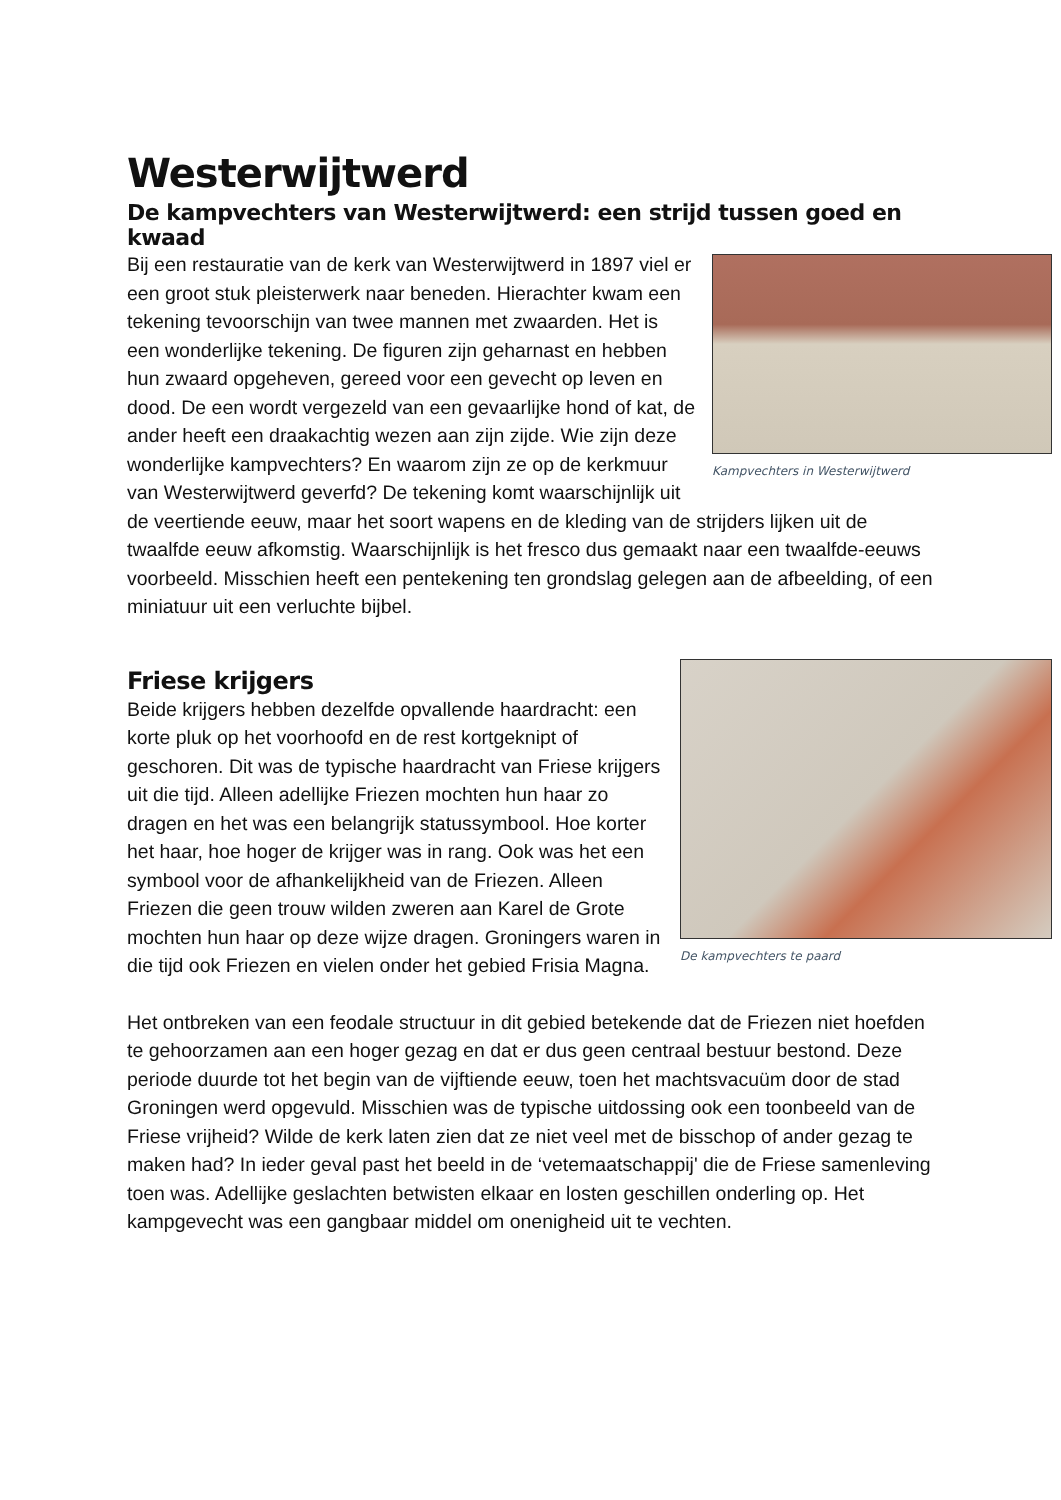Westerwijtwerd
De kampvechters van Westerwijtwerd: een strijd tussen goed en kwaad
Kampvechters in Westerwijtwerd
Bij een restauratie van de kerk van Westerwijtwerd in 1897 viel er een groot stuk pleisterwerk naar beneden. Hierachter kwam een tekening tevoorschijn van twee mannen met zwaarden. Het is een wonderlijke tekening. De figuren zijn geharnast en hebben hun zwaard opgeheven, gereed voor een gevecht op leven en dood. De een wordt vergezeld van een gevaarlijke hond of kat, de ander heeft een draakachtig wezen aan zijn zijde. Wie zijn deze wonderlijke kampvechters? En waarom zijn ze op de kerkmuur van Westerwijtwerd geverfd? De tekening komt waarschijnlijk uit de veertiende eeuw, maar het soort wapens en de kleding van de strijders lijken uit de twaalfde eeuw afkomstig. Waarschijnlijk is het fresco dus gemaakt naar een twaalfde-eeuws voorbeeld. Misschien heeft een pentekening ten grondslag gelegen aan de afbeelding, of een miniatuur uit een verluchte bijbel.
De kampvechters te paard
Friese krijgers
Beide krijgers hebben dezelfde opvallende haardracht: een korte pluk op het voorhoofd en de rest kortgeknipt of geschoren. Dit was de typische haardracht van Friese krijgers uit die tijd. Alleen adellijke Friezen mochten hun haar zo dragen en het was een belangrijk statussymbool. Hoe korter het haar, hoe hoger de krijger was in rang. Ook was het een symbool voor de afhankelijkheid van de Friezen. Alleen Friezen die geen trouw wilden zweren aan Karel de Grote mochten hun haar op deze wijze dragen. Groningers waren in die tijd ook Friezen en vielen onder het gebied Frisia Magna.
Het ontbreken van een feodale structuur in dit gebied betekende dat de Friezen niet hoefden te gehoorzamen aan een hoger gezag en dat er dus geen centraal bestuur bestond. Deze periode duurde tot het begin van de vijftiende eeuw, toen het machtsvacuüm door de stad Groningen werd opgevuld. Misschien was de typische uitdossing ook een toonbeeld van de Friese vrijheid? Wilde de kerk laten zien dat ze niet veel met de bisschop of ander gezag te maken had? In ieder geval past het beeld in de ‘vetemaatschappij' die de Friese samenleving toen was. Adellijke geslachten betwisten elkaar en losten geschillen onderling op. Het kampgevecht was een gangbaar middel om onenigheid uit te vechten.